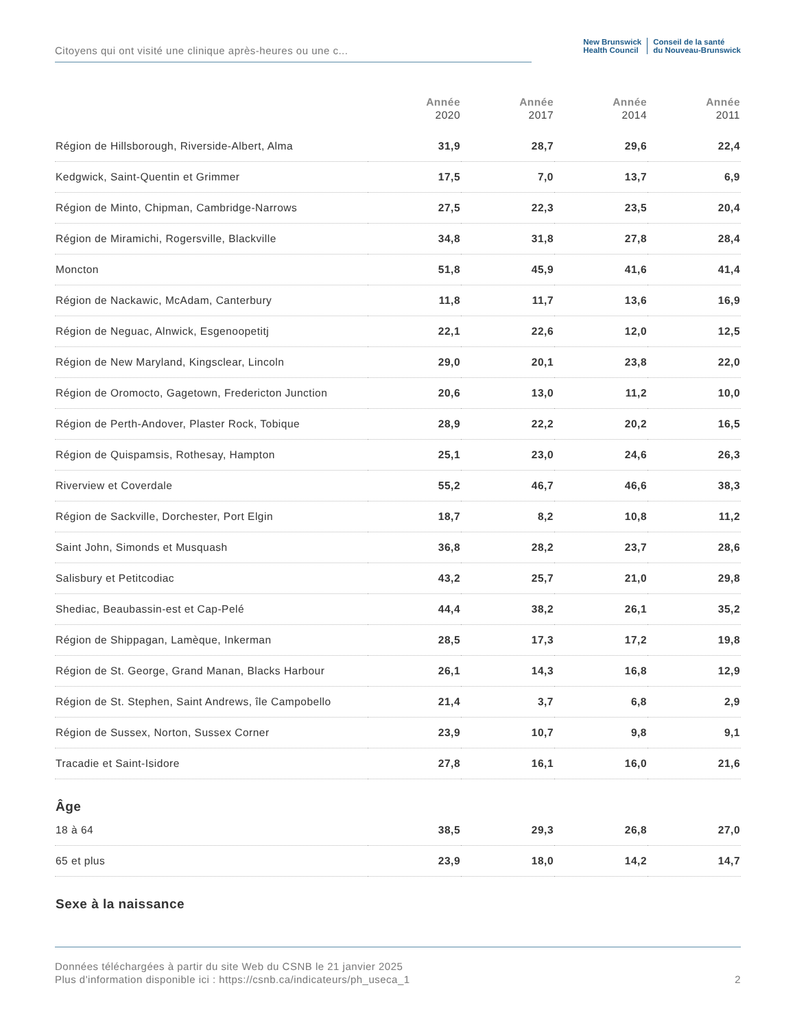Citoyens qui ont visité une clinique après-heures ou une c...
New Brunswick
Health Council
Conseil de la santé
du Nouveau-Brunswick
| | Année 2020 | Année 2017 | Année 2014 | Année 2011 |
| --- | --- | --- | --- | --- |
| Région de Hillsborough, Riverside-Albert, Alma | 31,9 | 28,7 | 29,6 | 22,4 |
| Kedgwick, Saint-Quentin et Grimmer | 17,5 | 7,0 | 13,7 | 6,9 |
| Région de Minto, Chipman, Cambridge-Narrows | 27,5 | 22,3 | 23,5 | 20,4 |
| Région de Miramichi, Rogersville, Blackville | 34,8 | 31,8 | 27,8 | 28,4 |
| Moncton | 51,8 | 45,9 | 41,6 | 41,4 |
| Région de Nackawic, McAdam, Canterbury | 11,8 | 11,7 | 13,6 | 16,9 |
| Région de Neguac, Alnwick, Esgenoopetitj | 22,1 | 22,6 | 12,0 | 12,5 |
| Région de New Maryland, Kingsclear, Lincoln | 29,0 | 20,1 | 23,8 | 22,0 |
| Région de Oromocto, Gagetown, Fredericton Junction | 20,6 | 13,0 | 11,2 | 10,0 |
| Région de Perth-Andover, Plaster Rock, Tobique | 28,9 | 22,2 | 20,2 | 16,5 |
| Région de Quispamsis, Rothesay, Hampton | 25,1 | 23,0 | 24,6 | 26,3 |
| Riverview et Coverdale | 55,2 | 46,7 | 46,6 | 38,3 |
| Région de Sackville, Dorchester, Port Elgin | 18,7 | 8,2 | 10,8 | 11,2 |
| Saint John, Simonds et Musquash | 36,8 | 28,2 | 23,7 | 28,6 |
| Salisbury et Petitcodiac | 43,2 | 25,7 | 21,0 | 29,8 |
| Shediac, Beaubassin-est et Cap-Pelé | 44,4 | 38,2 | 26,1 | 35,2 |
| Région de Shippagan, Lamèque, Inkerman | 28,5 | 17,3 | 17,2 | 19,8 |
| Région de St. George, Grand Manan, Blacks Harbour | 26,1 | 14,3 | 16,8 | 12,9 |
| Région de St. Stephen, Saint Andrews, île Campobello | 21,4 | 3,7 | 6,8 | 2,9 |
| Région de Sussex, Norton, Sussex Corner | 23,9 | 10,7 | 9,8 | 9,1 |
| Tracadie et Saint-Isidore | 27,8 | 16,1 | 16,0 | 21,6 |
| Âge | | | | |
| 18 à 64 | 38,5 | 29,3 | 26,8 | 27,0 |
| 65 et plus | 23,9 | 18,0 | 14,2 | 14,7 |
| Sexe à la naissance | | | | |
Données téléchargées à partir du site Web du CSNB le 21 janvier 2025
Plus d'information disponible ici : https://csnb.ca/indicateurs/ph_useca_1
2